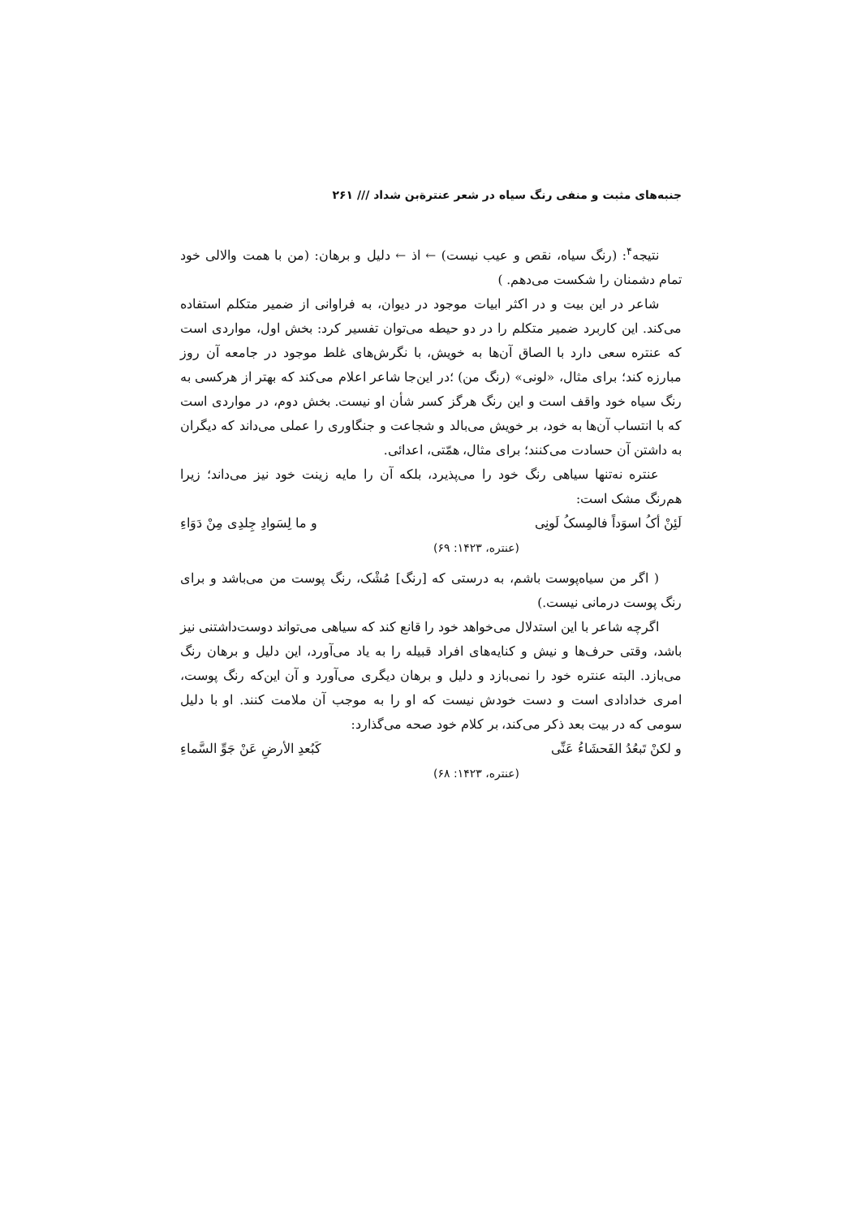جنبه‌های مثبت و منفی رنگ سیاه در شعر عنترةبن شداد /// ۲۶۱
نتیجه<sup>۴</sup>: (رنگ سیاه، نقص و عیب نیست) ← اذ ← دلیل و برهان: (من با همت والالی خود تمام دشمنان را شکست می‌دهم. )
شاعر در این بیت و در اکثر ابیات موجود در دیوان، به فراوانی از ضمیر متکلم استفاده می‌کند. این کاربرد ضمیر متکلم را در دو حیطه می‌توان تفسیر کرد: بخش اول، مواردی است که عنتره سعی دارد با الصاق آن‌ها به خویش، با نگرش‌های غلط موجود در جامعه آن روز مبارزه کند؛ برای مثال، «لونی» (رنگ من) ؛در این‌جا شاعر اعلام می‌کند که بهتر از هرکسی به رنگ سیاه خود واقف است و این رنگ هرگز کسر شأن او نیست. بخش دوم، در مواردی است که با انتساب آن‌ها به خود، بر خویش می‌بالد و شجاعت و جنگاوری را عملی می‌داند که دیگران به داشتن آن حسادت می‌کنند؛ برای مثال، همّتی، اعدائی.
عنتره نه‌تنها سیاهی رنگ خود را می‌پذیرد، بلکه آن را مایه زینت خود نیز می‌داند؛ زیرا هم‌رنگ مشک است:
لَئِنْ أکُ اسوَداً فالمِسکُ لَونِی و ما لِسَوادِ جِلدِی مِنْ دَوَاءِ
(عنتره، ۱۴۲۳: ۶۹)
( اگر من سیاه‌پوست باشم، به درستی که [رنگ] مُشْک، رنگ پوست من می‌باشد و برای رنگ پوست درمانی نیست.)
اگرچه شاعر با این استدلال می‌خواهد خود را قانع کند که سیاهی می‌تواند دوست‌داشتنی نیز باشد، وقتی حرف‌ها و نیش و کنایه‌های افراد قبیله را به یاد می‌آورد، این دلیل و برهان رنگ می‌بازد. البته عنتره خود را نمی‌بازد و دلیل و برهان دیگری می‌آورد و آن این‌که رنگ پوست، امری خدادادی است و دست خودش نیست که او را به موجب آن ملامت کنند. او با دلیل سومی که در بیت بعد ذکر می‌کند، بر کلام خود صحه می‌گذارد:
و لکنْ تَبعُدُ الفَحشَاءُ عَنِّی کَبُعدِ الأرضِ عَنْ جَوِّ السَّماءِ
(عنتره، ۱۴۲۳: ۶۸)